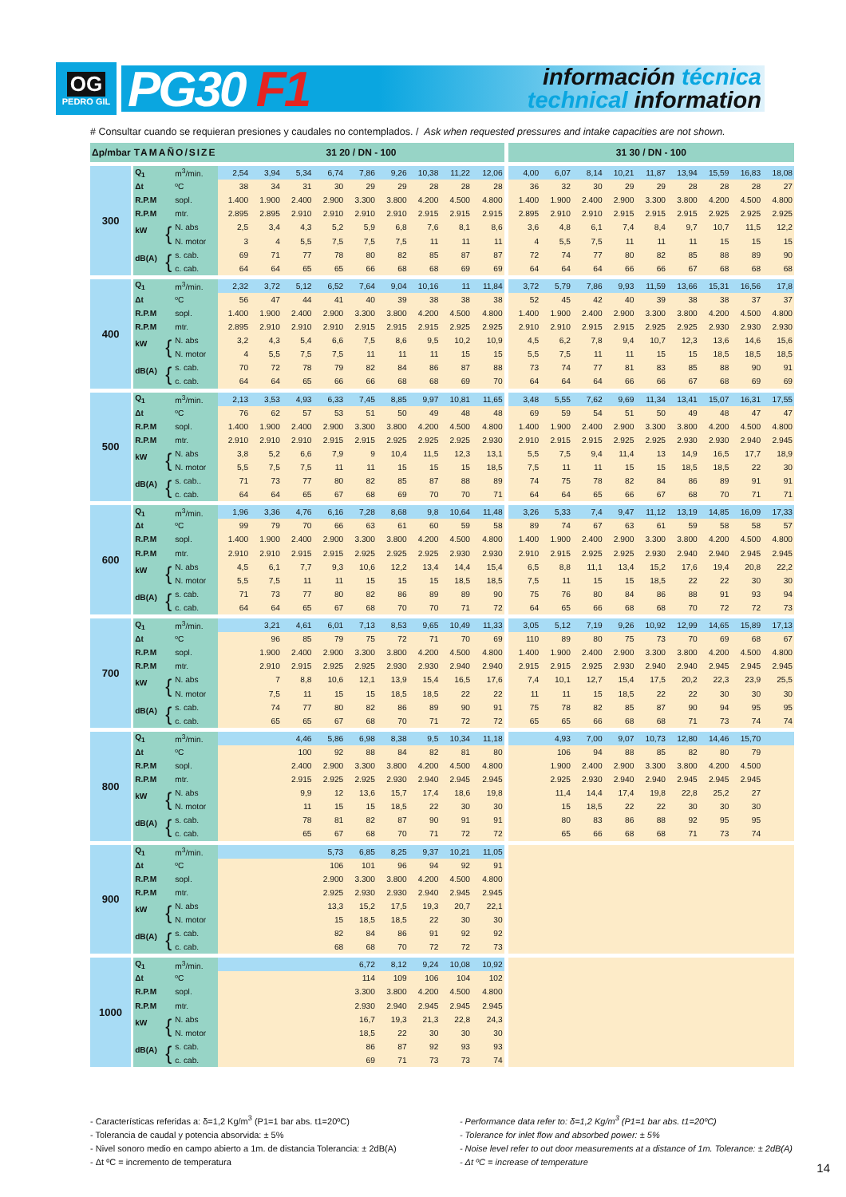OG
PEDRO GIL
PG30 F1
información técnica
technical information
# Consultar cuando se requieran presiones y caudales no contemplados. / Ask when requested pressures and intake capacities are not shown.
| Δp/mbar | TAMAÑO/SIZE | | 31 20 / DN - 100 | | | | | | | | | 31 30 / DN - 100 | | | | | | | | |
| --- | --- | --- | --- | --- | --- | --- | --- | --- | --- | --- | --- | --- | --- | --- | --- | --- | --- | --- | --- | --- |
| 300 | Q<sub>1</sub> | m<sup>3</sup>/min. | 2,54 | 3,94 | 5,34 | 6,74 | 7,86 | 9,26 | 10,38 | 11,22 | 12,06 | 4,00 | 6,07 | 8,14 | 10,21 | 11,87 | 13,94 | 15,59 | 16,83 | 18,08 |
| | Δt | ºC | 38 | 34 | 31 | 30 | 29 | 29 | 28 | 28 | 28 | 36 | 32 | 30 | 29 | 29 | 28 | 28 | 28 | 27 |
| | R.P.M | sopl. | 1.400 | 1.900 | 2.400 | 2.900 | 3.300 | 3.800 | 4.200 | 4.500 | 4.800 | 1.400 | 1.900 | 2.400 | 2.900 | 3.300 | 3.800 | 4.200 | 4.500 | 4.800 |
| | R.P.M | mtr. | 2.895 | 2.895 | 2.910 | 2.910 | 2.910 | 2.910 | 2.915 | 2.915 | 2.915 | 2.895 | 2.910 | 2.910 | 2.915 | 2.915 | 2.915 | 2.925 | 2.925 | 2.925 |
| | kW { | N. abs | 2,5 | 3,4 | 4,3 | 5,2 | 5,9 | 6,8 | 7,6 | 8,1 | 8,6 | 3,6 | 4,8 | 6,1 | 7,4 | 8,4 | 9,7 | 10,7 | 11,5 | 12,2 |
| | | N. motor | 3 | 4 | 5,5 | 7,5 | 7,5 | 7,5 | 11 | 11 | 11 | 4 | 5,5 | 7,5 | 11 | 11 | 11 | 15 | 15 | 15 |
| | dB(A) { | s. cab. | 69 | 71 | 77 | 78 | 80 | 82 | 85 | 87 | 87 | 72 | 74 | 77 | 80 | 82 | 85 | 88 | 89 | 90 |
| | | c. cab. | 64 | 64 | 65 | 65 | 66 | 68 | 68 | 69 | 69 | 64 | 64 | 64 | 66 | 66 | 67 | 68 | 68 | 68 |
| 400 | Q<sub>1</sub> | m<sup>3</sup>/min. | 2,32 | 3,72 | 5,12 | 6,52 | 7,64 | 9,04 | 10,16 | 11 | 11,84 | 3,72 | 5,79 | 7,86 | 9,93 | 11,59 | 13,66 | 15,31 | 16,56 | 17,8 |
| | Δt | ºC | 56 | 47 | 44 | 41 | 40 | 39 | 38 | 38 | 38 | 52 | 45 | 42 | 40 | 39 | 38 | 38 | 37 | 37 |
| | R.P.M | sopl. | 1.400 | 1.900 | 2.400 | 2.900 | 3.300 | 3.800 | 4.200 | 4.500 | 4.800 | 1.400 | 1.900 | 2.400 | 2.900 | 3.300 | 3.800 | 4.200 | 4.500 | 4.800 |
| | R.P.M | mtr. | 2.895 | 2.910 | 2.910 | 2.910 | 2.915 | 2.915 | 2.915 | 2.925 | 2.925 | 2.910 | 2.910 | 2.915 | 2.915 | 2.925 | 2.925 | 2.930 | 2.930 | 2.930 |
| | kW { | N. abs | 3,2 | 4,3 | 5,4 | 6,6 | 7,5 | 8,6 | 9,5 | 10,2 | 10,9 | 4,5 | 6,2 | 7,8 | 9,4 | 10,7 | 12,3 | 13,6 | 14,6 | 15,6 |
| | | N. motor | 4 | 5,5 | 7,5 | 7,5 | 11 | 11 | 11 | 15 | 15 | 5,5 | 7,5 | 11 | 11 | 15 | 15 | 18,5 | 18,5 | 18,5 |
| | dB(A) { | s. cab. | 70 | 72 | 78 | 79 | 82 | 84 | 86 | 87 | 88 | 73 | 74 | 77 | 81 | 83 | 85 | 88 | 90 | 91 |
| | | c. cab. | 64 | 64 | 65 | 66 | 66 | 68 | 68 | 69 | 70 | 64 | 64 | 64 | 66 | 66 | 67 | 68 | 69 | 69 |
| 500 | Q<sub>1</sub> | m<sup>3</sup>/min. | 2,13 | 3,53 | 4,93 | 6,33 | 7,45 | 8,85 | 9,97 | 10,81 | 11,65 | 3,48 | 5,55 | 7,62 | 9,69 | 11,34 | 13,41 | 15,07 | 16,31 | 17,55 |
| | Δt | ºC | 76 | 62 | 57 | 53 | 51 | 50 | 49 | 48 | 48 | 69 | 59 | 54 | 51 | 50 | 49 | 48 | 47 | 47 |
| | R.P.M | sopl. | 1.400 | 1.900 | 2.400 | 2.900 | 3.300 | 3.800 | 4.200 | 4.500 | 4.800 | 1.400 | 1.900 | 2.400 | 2.900 | 3.300 | 3.800 | 4.200 | 4.500 | 4.800 |
| | R.P.M | mtr. | 2.910 | 2.910 | 2.910 | 2.915 | 2.915 | 2.925 | 2.925 | 2.925 | 2.930 | 2.910 | 2.915 | 2.915 | 2.925 | 2.925 | 2.930 | 2.930 | 2.940 | 2.945 |
| | kW { | N. abs | 3,8 | 5,2 | 6,6 | 7,9 | 9 | 10,4 | 11,5 | 12,3 | 13,1 | 5,5 | 7,5 | 9,4 | 11,4 | 13 | 14,9 | 16,5 | 17,7 | 18,9 |
| | | N. motor | 5,5 | 7,5 | 7,5 | 11 | 11 | 15 | 15 | 15 | 18,5 | 7,5 | 11 | 11 | 15 | 15 | 18,5 | 18,5 | 22 | 30 |
| | dB(A) { | s. cab.. | 71 | 73 | 77 | 80 | 82 | 85 | 87 | 88 | 89 | 74 | 75 | 78 | 82 | 84 | 86 | 89 | 91 | 91 |
| | | c. cab. | 64 | 64 | 65 | 67 | 68 | 69 | 70 | 70 | 71 | 64 | 64 | 65 | 66 | 67 | 68 | 70 | 71 | 71 |
| 600 | Q<sub>1</sub> | m<sup>3</sup>/min. | 1,96 | 3,36 | 4,76 | 6,16 | 7,28 | 8,68 | 9,8 | 10,64 | 11,48 | 3,26 | 5,33 | 7,4 | 9,47 | 11,12 | 13,19 | 14,85 | 16,09 | 17,33 |
| | Δt | ºC | 99 | 79 | 70 | 66 | 63 | 61 | 60 | 59 | 58 | 89 | 74 | 67 | 63 | 61 | 59 | 58 | 58 | 57 |
| | R.P.M | sopl. | 1.400 | 1.900 | 2.400 | 2.900 | 3.300 | 3.800 | 4.200 | 4.500 | 4.800 | 1.400 | 1.900 | 2.400 | 2.900 | 3.300 | 3.800 | 4.200 | 4.500 | 4.800 |
| | R.P.M | mtr. | 2.910 | 2.910 | 2.915 | 2.915 | 2.925 | 2.925 | 2.925 | 2.930 | 2.930 | 2.910 | 2.915 | 2.925 | 2.925 | 2.930 | 2.940 | 2.940 | 2.945 | 2.945 |
| | kW { | N. abs | 4,5 | 6,1 | 7,7 | 9,3 | 10,6 | 12,2 | 13,4 | 14,4 | 15,4 | 6,5 | 8,8 | 11,1 | 13,4 | 15,2 | 17,6 | 19,4 | 20,8 | 22,2 |
| | | N. motor | 5,5 | 7,5 | 11 | 11 | 15 | 15 | 15 | 18,5 | 18,5 | 7,5 | 11 | 15 | 15 | 18,5 | 22 | 22 | 30 | 30 |
| | dB(A) { | s. cab. | 71 | 73 | 77 | 80 | 82 | 86 | 89 | 89 | 90 | 75 | 76 | 80 | 84 | 86 | 88 | 91 | 93 | 94 |
| | | c. cab. | 64 | 64 | 65 | 67 | 68 | 70 | 70 | 71 | 72 | 64 | 65 | 66 | 68 | 68 | 70 | 72 | 72 | 73 |
| 700 | Q<sub>1</sub> | m<sup>3</sup>/min. | | 3,21 | 4,61 | 6,01 | 7,13 | 8,53 | 9,65 | 10,49 | 11,33 | 3,05 | 5,12 | 7,19 | 9,26 | 10,92 | 12,99 | 14,65 | 15,89 | 17,13 |
| | Δt | ºC | | 96 | 85 | 79 | 75 | 72 | 71 | 70 | 69 | 110 | 89 | 80 | 75 | 73 | 70 | 69 | 68 | 67 |
| | R.P.M | sopl. | | 1.900 | 2.400 | 2.900 | 3.300 | 3.800 | 4.200 | 4.500 | 4.800 | 1.400 | 1.900 | 2.400 | 2.900 | 3.300 | 3.800 | 4.200 | 4.500 | 4.800 |
| | R.P.M | mtr. | | 2.910 | 2.915 | 2.925 | 2.925 | 2.930 | 2.930 | 2.940 | 2.940 | 2.915 | 2.915 | 2.925 | 2.930 | 2.940 | 2.940 | 2.945 | 2.945 | 2.945 |
| | kW { | N. abs | | 7 | 8,8 | 10,6 | 12,1 | 13,9 | 15,4 | 16,5 | 17,6 | 7,4 | 10,1 | 12,7 | 15,4 | 17,5 | 20,2 | 22,3 | 23,9 | 25,5 |
| | | N. motor | | 7,5 | 11 | 15 | 15 | 18,5 | 18,5 | 22 | 22 | 11 | 11 | 15 | 18,5 | 22 | 22 | 30 | 30 | 30 |
| | dB(A) { | s. cab. | | 74 | 77 | 80 | 82 | 86 | 89 | 90 | 91 | 75 | 78 | 82 | 85 | 87 | 90 | 94 | 95 | 95 |
| | | c. cab. | | 65 | 65 | 67 | 68 | 70 | 71 | 72 | 72 | 65 | 65 | 66 | 68 | 68 | 71 | 73 | 74 | 74 |
| 800 | Q<sub>1</sub> | m<sup>3</sup>/min. | | | 4,46 | 5,86 | 6,98 | 8,38 | 9,5 | 10,34 | 11,18 | | 4,93 | 7,00 | 9,07 | 10,73 | 12,80 | 14,46 | 15,70 | |
| | Δt | ºC | | | 100 | 92 | 88 | 84 | 82 | 81 | 80 | | 106 | 94 | 88 | 85 | 82 | 80 | 79 | |
| | R.P.M | sopl. | | | 2.400 | 2.900 | 3.300 | 3.800 | 4.200 | 4.500 | 4.800 | | 1.900 | 2.400 | 2.900 | 3.300 | 3.800 | 4.200 | 4.500 | |
| | R.P.M | mtr. | | | 2.915 | 2.925 | 2.925 | 2.930 | 2.940 | 2.945 | 2.945 | | 2.925 | 2.930 | 2.940 | 2.940 | 2.945 | 2.945 | 2.945 | |
| | kW { | N. abs | | | 9,9 | 12 | 13,6 | 15,7 | 17,4 | 18,6 | 19,8 | | 11,4 | 14,4 | 17,4 | 19,8 | 22,8 | 25,2 | 27 | |
| | | N. motor | | | 11 | 15 | 15 | 18,5 | 22 | 30 | 30 | | 15 | 18,5 | 22 | 22 | 30 | 30 | 30 | |
| | dB(A) { | s. cab. | | | 78 | 81 | 82 | 87 | 90 | 91 | 91 | | 80 | 83 | 86 | 88 | 92 | 95 | 95 | |
| | | c. cab. | | | 65 | 67 | 68 | 70 | 71 | 72 | 72 | | 65 | 66 | 68 | 68 | 71 | 73 | 74 | |
| 900 | Q<sub>1</sub> | m<sup>3</sup>/min. | | | | 5,73 | 6,85 | 8,25 | 9,37 | 10,21 | 11,05 | | | | | | | | | |
| | Δt | ºC | | | | 106 | 101 | 96 | 94 | 92 | 91 | | | | | | | | | |
| | R.P.M | sopl. | | | | 2.900 | 3.300 | 3.800 | 4.200 | 4.500 | 4.800 | | | | | | | | | |
| | R.P.M | mtr. | | | | 2.925 | 2.930 | 2.930 | 2.940 | 2.945 | 2.945 | | | | | | | | | |
| | kW { | N. abs | | | | 13,3 | 15,2 | 17,5 | 19,3 | 20,7 | 22,1 | | | | | | | | | |
| | | N. motor | | | | 15 | 18,5 | 18,5 | 22 | 30 | 30 | | | | | | | | | |
| | dB(A) { | s. cab. | | | | 82 | 84 | 86 | 91 | 92 | 92 | | | | | | | | | |
| | | c. cab. | | | | 68 | 68 | 70 | 72 | 72 | 73 | | | | | | | | | |
| 1000 | Q<sub>1</sub> | m<sup>3</sup>/min. | | | | | 6,72 | 8,12 | 9,24 | 10,08 | 10,92 | | | | | | | | | |
| | Δt | ºC | | | | | 114 | 109 | 106 | 104 | 102 | | | | | | | | | |
| | R.P.M | sopl. | | | | | 3.300 | 3.800 | 4.200 | 4.500 | 4.800 | | | | | | | | | |
| | R.P.M | mtr. | | | | | 2.930 | 2.940 | 2.945 | 2.945 | 2.945 | | | | | | | | | |
| | kW { | N. abs | | | | | 16,7 | 19,3 | 21,3 | 22,8 | 24,3 | | | | | | | | | |
| | | N. motor | | | | | 18,5 | 22 | 30 | 30 | 30 | | | | | | | | | |
| | dB(A) { | s. cab. | | | | | 86 | 87 | 92 | 93 | 93 | | | | | | | | | |
| | | c. cab. | | | | | 69 | 71 | 73 | 73 | 74 | | | | | | | | | |
- Características referidas a: δ=1,2 Kg/m<sup>3</sup> (P1=1 bar abs. t1=20ºC)
- Tolerancia de caudal y potencia absorvida: ± 5%
- Nivel sonoro medio en campo abierto a 1m. de distancia Tolerancia: ± 2dB(A)
- Δt ºC = incremento de temperatura
- Performance data refer to: δ=1,2 Kg/m<sup>3</sup> (P1=1 bar abs. t1=20ºC)
- Tolerance for inlet flow and absorbed power: ± 5%
- Noise level refer to out door measurements at a distance of 1m. Tolerance: ± 2dB(A)
- Δt ºC = increase of temperature
14